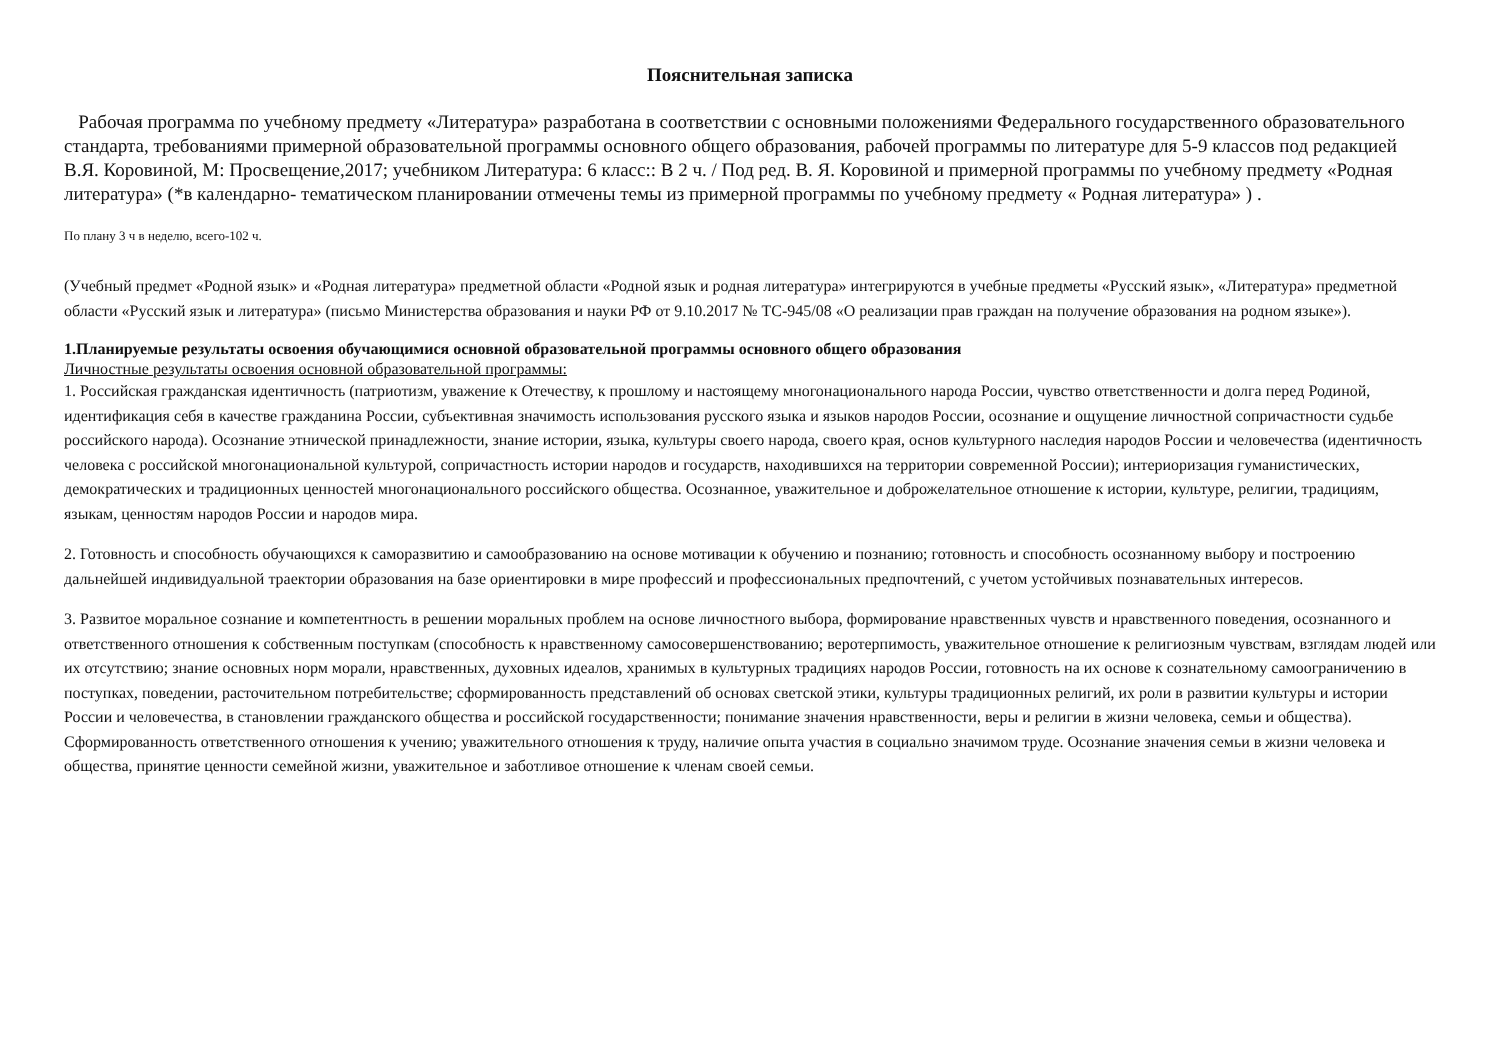Пояснительная записка
Рабочая программа по учебному предмету «Литература» разработана в соответствии с основными положениями Федерального государственного образовательного стандарта, требованиями примерной образовательной программы основного общего образования, рабочей программы по литературе для 5-9 классов под редакцией В.Я. Коровиной, М: Просвещение,2017; учебником Литература: 6 класс:: В 2 ч. / Под ред. В. Я. Коровиной и примерной программы по учебному предмету «Родная литература» (*в календарно- тематическом планировании отмечены темы из примерной программы по учебному предмету « Родная литература» ) .
По плану 3 ч в неделю, всего-102 ч.
(Учебный предмет «Родной язык» и «Родная литература» предметной области «Родной язык и родная литература» интегрируются в учебные предметы «Русский язык», «Литература» предметной области «Русский язык и литература» (письмо Министерства образования и науки РФ от 9.10.2017 № ТС-945/08 «О реализации прав граждан на получение образования на родном языке»).
1.Планируемые результаты освоения обучающимися основной образовательной программы основного общего образования
Личностные результаты освоения основной образовательной программы:
1. Российская гражданская идентичность (патриотизм, уважение к Отечеству, к прошлому и настоящему многонационального народа России, чувство ответственности и долга перед Родиной, идентификация себя в качестве гражданина России, субъективная значимость использования русского языка и языков народов России, осознание и ощущение личностной сопричастности судьбе российского народа). Осознание этнической принадлежности, знание истории, языка, культуры своего народа, своего края, основ культурного наследия народов России и человечества (идентичность человека с российской многонациональной культурой, сопричастность истории народов и государств, находившихся на территории современной России); интериоризация гуманистических, демократических и традиционных ценностей многонационального российского общества. Осознанное, уважительное и доброжелательное отношение к истории, культуре, религии, традициям, языкам, ценностям народов России и народов мира.
2. Готовность и способность обучающихся к саморазвитию и самообразованию на основе мотивации к обучению и познанию; готовность и способность осознанному выбору и построению дальнейшей индивидуальной траектории образования на базе ориентировки в мире профессий и профессиональных предпочтений, с учетом устойчивых познавательных интересов.
3. Развитое моральное сознание и компетентность в решении моральных проблем на основе личностного выбора, формирование нравственных чувств и нравственного поведения, осознанного и ответственного отношения к собственным поступкам (способность к нравственному самосовершенствованию; веротерпимость, уважительное отношение к религиозным чувствам, взглядам людей или их отсутствию; знание основных норм морали, нравственных, духовных идеалов, хранимых в культурных традициях народов России, готовность на их основе к сознательному самоограничению в поступках, поведении, расточительном потребительстве; сформированность представлений об основах светской этики, культуры традиционных религий, их роли в развитии культуры и истории России и человечества, в становлении гражданского общества и российской государственности; понимание значения нравственности, веры и религии в жизни человека, семьи и общества). Сформированность ответственного отношения к учению; уважительного отношения к труду, наличие опыта участия в социально значимом труде. Осознание значения семьи в жизни человека и общества, принятие ценности семейной жизни, уважительное и заботливое отношение к членам своей семьи.